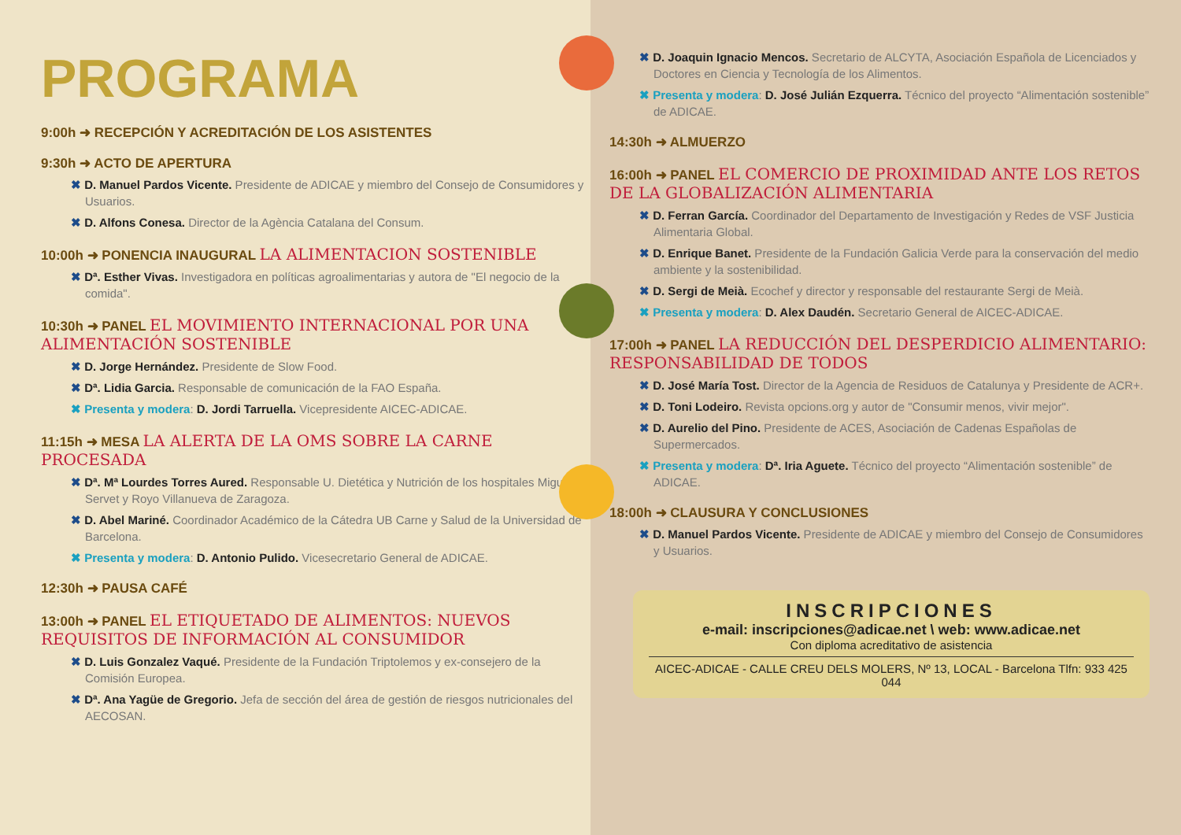PROGRAMA
9:00h ➜ RECEPCIÓN Y ACREDITACIÓN DE LOS ASISTENTES
9:30h ➜ ACTO DE APERTURA
✖ D. Manuel Pardos Vicente. Presidente de ADICAE y miembro del Consejo de Consumidores y Usuarios.
✖ D. Alfons Conesa. Director de la Agència Catalana del Consum.
10:00h ➜ PONENCIA INAUGURAL LA ALIMENTACION SOSTENIBLE
✖ Dª. Esther Vivas. Investigadora en políticas agroalimentarias y autora de "El negocio de la comida".
10:30h ➜ PANEL EL MOVIMIENTO INTERNACIONAL POR UNA ALIMENTACIÓN SOSTENIBLE
✖ D. Jorge Hernández. Presidente de Slow Food.
✖ Dª. Lidia Garcia. Responsable de comunicación de la FAO España.
✖ Presenta y modera: D. Jordi Tarruella. Vicepresidente AICEC-ADICAE.
11:15h ➜ MESA LA ALERTA DE LA OMS SOBRE LA CARNE PROCESADA
✖ Dª. Mª Lourdes Torres Aured. Responsable U. Dietética y Nutrición de los hospitales Miguel Servet y Royo Villanueva de Zaragoza.
✖ D. Abel Mariné. Coordinador Académico de la Cátedra UB Carne y Salud de la Universidad de Barcelona.
✖ Presenta y modera: D. Antonio Pulido. Vicesecretario General de ADICAE.
12:30h ➜ PAUSA CAFÉ
13:00h ➜ PANEL EL ETIQUETADO DE ALIMENTOS: NUEVOS REQUISITOS DE INFORMACIÓN AL CONSUMIDOR
✖ D. Luis Gonzalez Vaqué. Presidente de la Fundación Triptolemos y ex-consejero de la Comisión Europea.
✖ Dª. Ana Yagüe de Gregorio. Jefa de sección del área de gestión de riesgos nutricionales del AECOSAN.
✖ D. Joaquin Ignacio Mencos. Secretario de ALCYTA, Asociación Española de Licenciados y Doctores en Ciencia y Tecnología de los Alimentos.
✖ Presenta y modera: D. José Julián Ezquerra. Técnico del proyecto “Alimentación sostenible” de ADICAE.
14:30h ➜ ALMUERZO
16:00h ➜ PANEL EL COMERCIO DE PROXIMIDAD ANTE LOS RETOS DE LA GLOBALIZACIÓN ALIMENTARIA
✖ D. Ferran García. Coordinador del Departamento de Investigación y Redes de VSF Justicia Alimentaria Global.
✖ D. Enrique Banet. Presidente de la Fundación Galicia Verde para la conservación del medio ambiente y la sostenibilidad.
✖ D. Sergi de Meià. Ecochef y director y responsable del restaurante Sergi de Meià.
✖ Presenta y modera: D. Alex Daudén. Secretario General de AICEC-ADICAE.
17:00h ➜ PANEL LA REDUCCIÓN DEL DESPERDICIO ALIMENTARIO: RESPONSABILIDAD DE TODOS
✖ D. José María Tost. Director de la Agencia de Residuos de Catalunya y Presidente de ACR+.
✖ D. Toni Lodeiro. Revista opcions.org y autor de "Consumir menos, vivir mejor".
✖ D. Aurelio del Pino. Presidente de ACES, Asociación de Cadenas Españolas de Supermercados.
✖ Presenta y modera: Dª. Iria Aguete. Técnico del proyecto “Alimentación sostenible” de ADICAE.
18:00h ➜ CLAUSURA Y CONCLUSIONES
✖ D. Manuel Pardos Vicente. Presidente de ADICAE y miembro del Consejo de Consumidores y Usuarios.
INSCRIPCIONES
e-mail: inscripciones@adicae.net \ web: www.adicae.net
Con diploma acreditativo de asistencia
AICEC-ADICAE - CALLE CREU DELS MOLERS, Nº 13, LOCAL - Barcelona Tlfn: 933 425 044